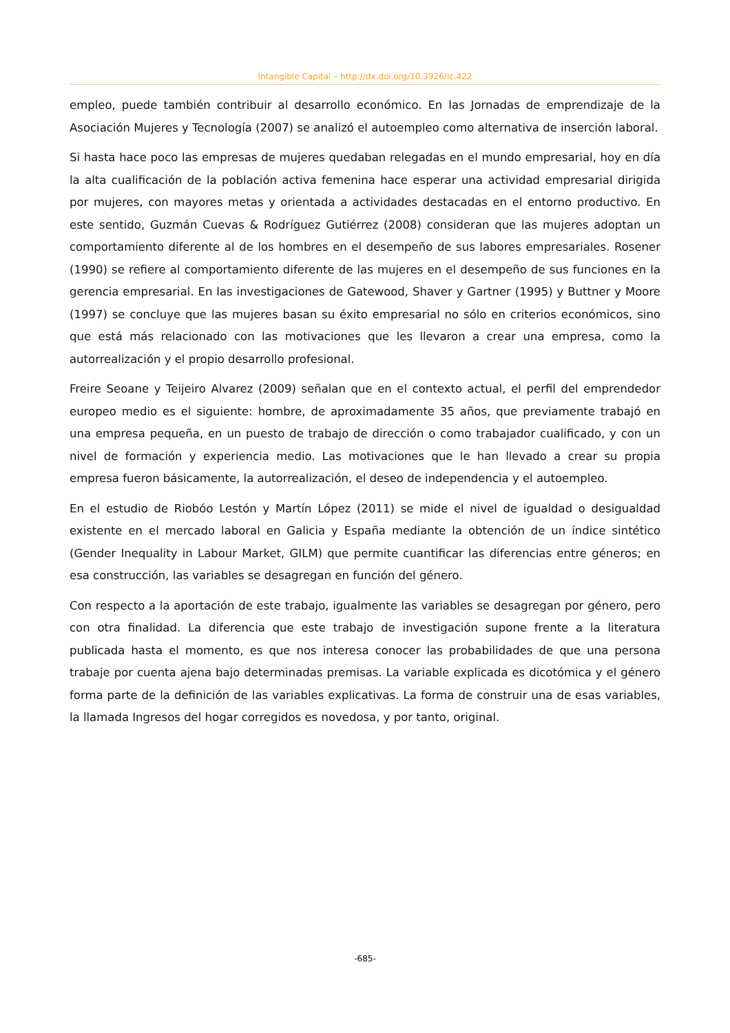Intangible Capital – http://dx.doi.org/10.3926/ic.422
empleo, puede también contribuir al desarrollo económico. En las Jornadas de emprendizaje de la Asociación Mujeres y Tecnología (2007) se analizó el autoempleo como alternativa de inserción laboral.
Si hasta hace poco las empresas de mujeres quedaban relegadas en el mundo empresarial, hoy en día la alta cualificación de la población activa femenina hace esperar una actividad empresarial dirigida por mujeres, con mayores metas y orientada a actividades destacadas en el entorno productivo. En este sentido, Guzmán Cuevas & Rodríguez Gutiérrez (2008) consideran que las mujeres adoptan un comportamiento diferente al de los hombres en el desempeño de sus labores empresariales. Rosener (1990) se refiere al comportamiento diferente de las mujeres en el desempeño de sus funciones en la gerencia empresarial. En las investigaciones de Gatewood, Shaver y Gartner (1995) y Buttner y Moore (1997) se concluye que las mujeres basan su éxito empresarial no sólo en criterios económicos, sino que está más relacionado con las motivaciones que les llevaron a crear una empresa, como la autorrealización y el propio desarrollo profesional.
Freire Seoane y Teijeiro Alvarez (2009) señalan que en el contexto actual, el perfil del emprendedor europeo medio es el siguiente: hombre, de aproximadamente 35 años, que previamente trabajó en una empresa pequeña, en un puesto de trabajo de dirección o como trabajador cualificado, y con un nivel de formación y experiencia medio. Las motivaciones que le han llevado a crear su propia empresa fueron básicamente, la autorrealización, el deseo de independencia y el autoempleo.
En el estudio de Riobóo Lestón y Martín López (2011) se mide el nivel de igualdad o desigualdad existente en el mercado laboral en Galicia y España mediante la obtención de un índice sintético (Gender Inequality in Labour Market, GILM) que permite cuantificar las diferencias entre géneros; en esa construcción, las variables se desagregan en función del género.
Con respecto a la aportación de este trabajo, igualmente las variables se desagregan por género, pero con otra finalidad. La diferencia que este trabajo de investigación supone frente a la literatura publicada hasta el momento, es que nos interesa conocer las probabilidades de que una persona trabaje por cuenta ajena bajo determinadas premisas. La variable explicada es dicotómica y el género forma parte de la definición de las variables explicativas. La forma de construir una de esas variables, la llamada Ingresos del hogar corregidos es novedosa, y por tanto, original.
-685-